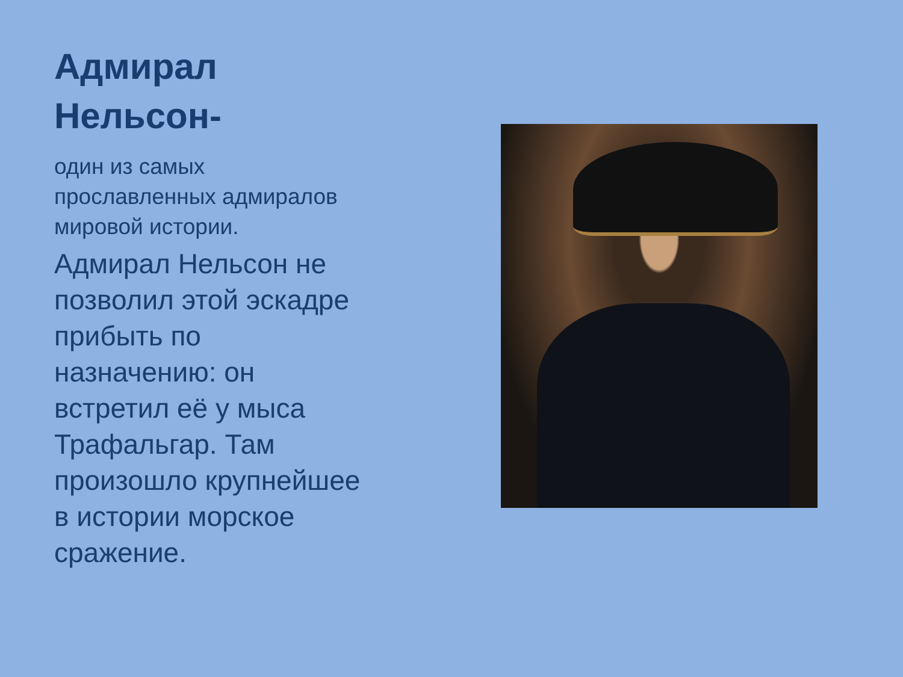Адмирал Нельсон-
один из самых прославленных адмиралов мировой истории.
Адмирал Нельсон не позволил этой эскадре прибыть по назначению: он встретил её у мыса Трафальгар. Там произошло крупнейшее в истории морское сражение.